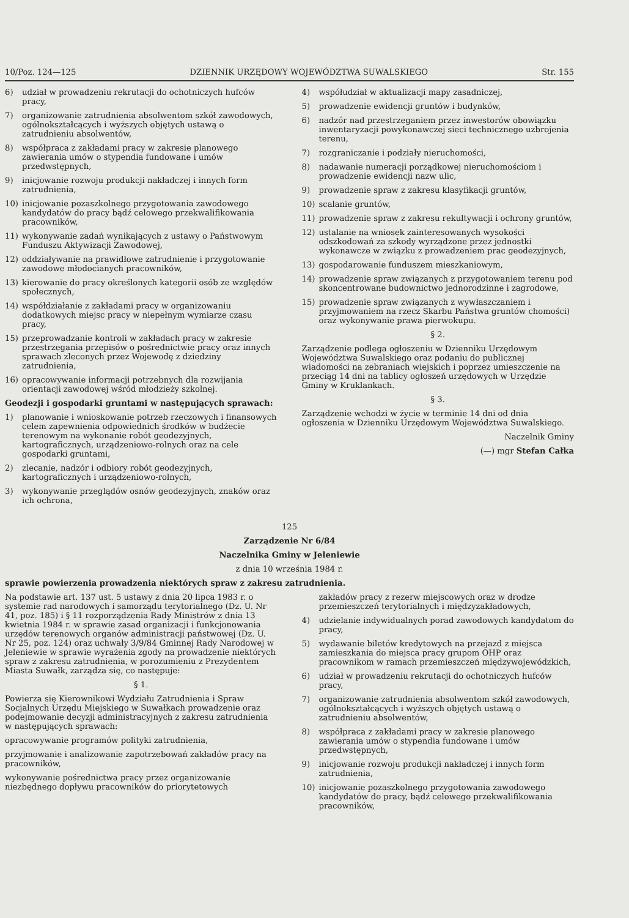10/Poz. 124—125 DZIENNIK URZĘDOWY WOJEWÓDZTWA SUWALSKIEGO Str. 155
6) udział w prowadzeniu rekrutacji do ochotniczych hufców pracy,
7) organizowanie zatrudnienia absolwentom szkół zawodowych, ogólnokształcących i wyższych objętych ustawą o zatrudnieniu absolwentów,
8) współpraca z zakładami pracy w zakresie planowego zawierania umów o stypendia fundowane i umów przedwstępnych,
9) inicjowanie rozwoju produkcji nakładczej i innych form zatrudnienia,
10) inicjowanie pozaszkolnego przygotowania zawodowego kandydatów do pracy bądź celowego przekwalifikowania pracowników,
11) wykonywanie zadań wynikających z ustawy o Państwowym Funduszu Aktywizacji Zawodowej,
12) oddziaływanie na prawidłowe zatrudnienie i przygotowanie zawodowe młodocianych pracowników,
13) kierowanie do pracy określonych kategorii osób ze względów społecznych,
14) współdziałanie z zakładami pracy w organizowaniu dodatkowych miejsc pracy w niepełnym wymiarze czasu pracy,
15) przeprowadzanie kontroli w zakładach pracy w zakresie przestrzegania przepisów o pośrednictwie pracy oraz innych sprawach zleconych przez Wojewodę z dziedziny zatrudnienia,
16) opracowywanie informacji potrzebnych dla rozwijania orientacji zawodowej wśród młodzieży szkolnej.
Geodezji i gospodarki gruntami w następujących sprawach:
1) planowanie i wnioskowanie potrzeb rzeczowych i finansowych celem zapewnienia odpowiednich środków w budżecie terenowym na wykonanie robót geodezyjnych, kartograficznych, urządzeniowo-rolnych oraz na cele gospodarki gruntami,
2) zlecanie, nadzór i odbiory robót geodezyjnych, kartograficznych i urządzeniowo-rolnych,
3) wykonywanie przeglądów osnów geodezyjnych, znaków oraz ich ochrona,
4) współudział w aktualizacji mapy zasadniczej,
5) prowadzenie ewidencji gruntów i budynków,
6) nadzór nad przestrzeganiem przez inwestorów obowiązku inwentaryzacji powykonawczej sieci technicznego uzbrojenia terenu,
7) rozgraniczanie i podziały nieruchomości,
8) nadawanie numeracji porządkowej nieruchomościom i prowadzenie ewidencji nazw ulic,
9) prowadzenie spraw z zakresu klasyfikacji gruntów,
10) scalanie gruntów,
11) prowadzenie spraw z zakresu rekultywacji i ochrony gruntów,
12) ustalanie na wniosek zainteresowanych wysokości odszkodowań za szkody wyrządzone przez jednostki wykonawcze w związku z prowadzeniem prac geodezyjnych,
13) gospodarowanie funduszem mieszkaniowym,
14) prowadzenie spraw związanych z przygotowaniem terenu pod skoncentrowane budownictwo jednorodzinne i zagrodowe,
15) prowadzenie spraw związanych z wywłaszczaniem i przyjmowaniem na rzecz Skarbu Państwa gruntów chomości) oraz wykonywanie prawa pierwokupu.
§ 2.
Zarządzenie podlega ogłoszeniu w Dzienniku Urzędowym Województwa Suwalskiego oraz podaniu do publicznej wiadomości na zebraniach wiejskich i poprzez umieszczenie na przeciąg 14 dni na tablicy ogłoszeń urzędowych w Urzędzie Gminy w Kruklankach.
§ 3.
Zarządzenie wchodzi w życie w terminie 14 dni od dnia ogłoszenia w Dzienniku Urzędowym Województwa Suwalskiego.
Naczelnik Gminy
(—) mgr Stefan Całka
125
Zarządzenie Nr 6/84
Naczelnika Gminy w Jeleniewie
z dnia 10 września 1984 r.
sprawie powierzenia prowadzenia niektórych spraw z zakresu zatrudnienia.
Na podstawie art. 137 ust. 5 ustawy z dnia 20 lipca 1983 r. o systemie rad narodowych i samorządu terytorialnego (Dz. U. Nr 41, poz. 185) i § 11 rozporządzenia Rady Ministrów z dnia 13 kwietnia 1984 r. w sprawie zasad organizacji i funkcjonowania urzędów terenowych organów administracji państwowej (Dz. U. Nr 25, poz. 124) oraz uchwały 3/9/84 Gminnej Rady Narodowej w Jeleniewie w sprawie wyrażenia zgody na prowadzenie niektórych spraw z zakresu zatrudnienia, w porozumieniu z Prezydentem Miasta Suwałk, zarządza się, co następuje:
§ 1.
Powierza się Kierownikowi Wydziału Zatrudnienia i Spraw Socjalnych Urzędu Miejskiego w Suwałkach prowadzenie oraz podejmowanie decyzji administracyjnych z zakresu zatrudnienia w następujących sprawach:
opracowywanie programów polityki zatrudnienia,
przyjmowanie i analizowanie zapotrzebowań zakładów pracy na pracowników,
wykonywanie pośrednictwa pracy przez organizowanie niezbędnego dopływu pracowników do priorytetowych
zakładów pracy z rezerw miejscowych oraz w drodze przemieszczeń terytorialnych i międzyzakładowych,
4) udzielanie indywidualnych porad zawodowych kandydatom do pracy,
5) wydawanie biletów kredytowych na przejazd z miejsca zamieszkania do miejsca pracy grupom OHP oraz pracownikom w ramach przemieszczeń międzywojewódzkich,
6) udział w prowadzeniu rekrutacji do ochotniczych hufców pracy,
7) organizowanie zatrudnienia absolwentom szkół zawodowych, ogólnokształcących i wyższych objętych ustawą o zatrudnieniu absolwentów,
8) współpraca z zakładami pracy w zakresie planowego zawierania umów o stypendia fundowane i umów przedwstępnych,
9) inicjowanie rozwoju produkcji nakładczej i innych form zatrudnienia,
10) inicjowanie pozaszkolnego przygotowania zawodowego kandydatów do pracy, bądź celowego przekwalifikowania pracowników,